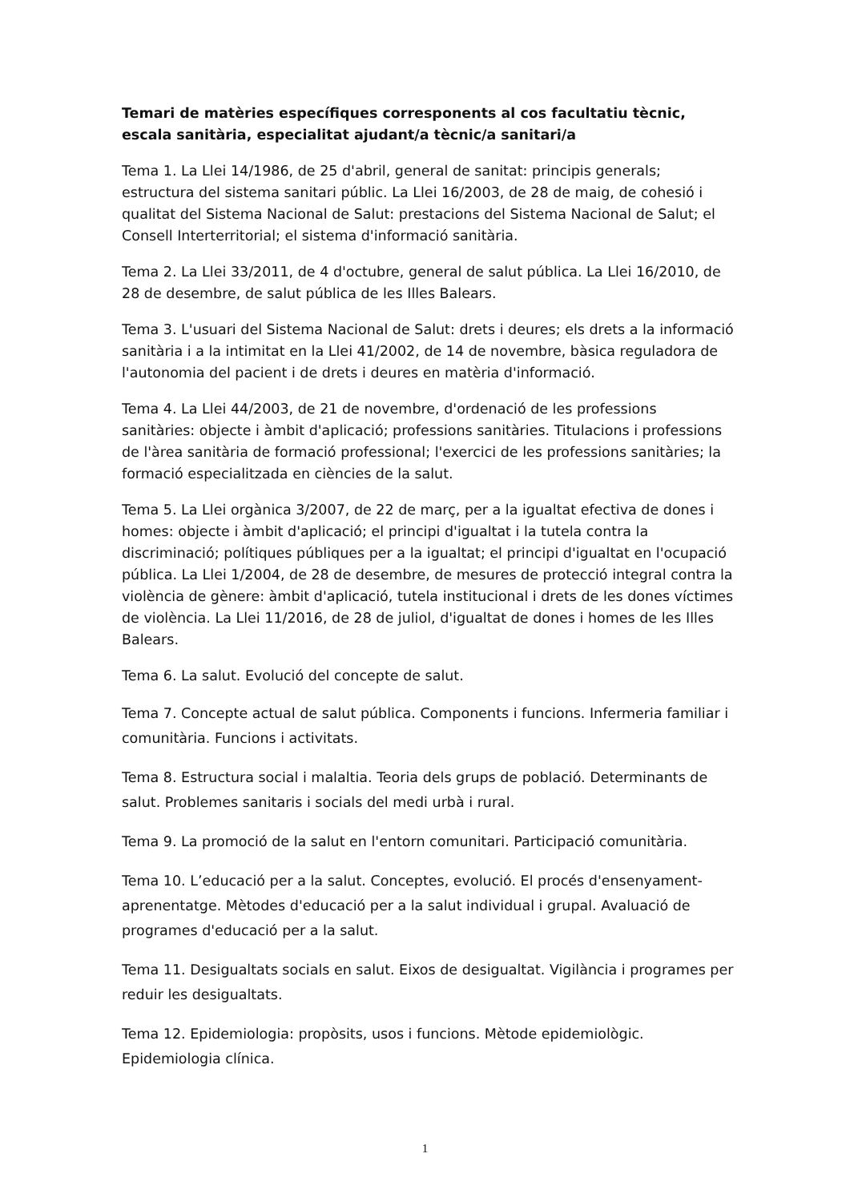Temari de matèries específiques corresponents al cos facultatiu tècnic, escala sanitària, especialitat ajudant/a tècnic/a sanitari/a
Tema 1. La Llei 14/1986, de 25 d'abril, general de sanitat: principis generals; estructura del sistema sanitari públic. La Llei 16/2003, de 28 de maig, de cohesió i qualitat del Sistema Nacional de Salut: prestacions del Sistema Nacional de Salut; el Consell Interterritorial; el sistema d'informació sanitària.
Tema 2. La Llei 33/2011, de 4 d'octubre, general de salut pública. La Llei 16/2010, de 28 de desembre, de salut pública de les Illes Balears.
Tema 3. L'usuari del Sistema Nacional de Salut: drets i deures; els drets a la informació sanitària i a la intimitat en la Llei 41/2002, de 14 de novembre, bàsica reguladora de l'autonomia del pacient i de drets i deures en matèria d'informació.
Tema 4. La Llei 44/2003, de 21 de novembre, d'ordenació de les professions sanitàries: objecte i àmbit d'aplicació; professions sanitàries. Titulacions i professions de l'àrea sanitària de formació professional; l'exercici de les professions sanitàries; la formació especialitzada en ciències de la salut.
Tema 5. La Llei orgànica 3/2007, de 22 de març, per a la igualtat efectiva de dones i homes: objecte i àmbit d'aplicació; el principi d'igualtat i la tutela contra la discriminació; polítiques públiques per a la igualtat; el principi d'igualtat en l'ocupació pública. La Llei 1/2004, de 28 de desembre, de mesures de protecció integral contra la violència de gènere: àmbit d'aplicació, tutela institucional i drets de les dones víctimes de violència. La Llei 11/2016, de 28 de juliol, d'igualtat de dones i homes de les Illes Balears.
Tema 6. La salut. Evolució del concepte de salut.
Tema 7. Concepte actual de salut pública. Components i funcions. Infermeria familiar i comunitària. Funcions i activitats.
Tema 8. Estructura social i malaltia. Teoria dels grups de població. Determinants de salut. Problemes sanitaris i socials del medi urbà i rural.
Tema 9. La promoció de la salut en l'entorn comunitari. Participació comunitària.
Tema 10. L’educació per a la salut. Conceptes, evolució. El procés d'ensenyament-aprenentatge. Mètodes d'educació per a la salut individual i grupal. Avaluació de programes d'educació per a la salut.
Tema 11. Desigualtats socials en salut. Eixos de desigualtat. Vigilància i programes per reduir les desigualtats.
Tema 12. Epidemiologia: propòsits, usos i funcions. Mètode epidemiològic. Epidemiologia clínica.
1